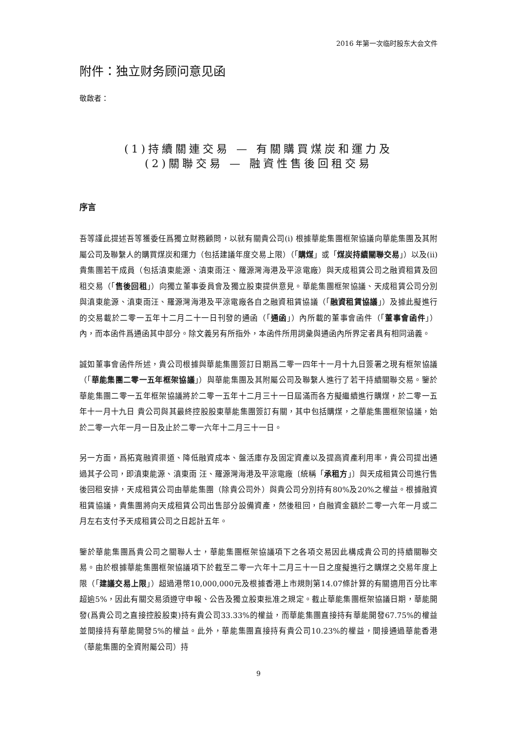2016 年第一次临时股东大会文件
附件：独立财务顾问意见函
敬啟者：
(1)持續關連交易 — 有關購買煤炭和運力及
(2)關聯交易 — 融資性售後回租交易
序言
吾等謹此提述吾等獲委任爲獨立財務顧問，以就有關貴公司(i) 根據華能集團框架協議向華能集團及其附屬公司及聯繫人的購買煤炭和運力（包括建議年度交易上限）（「購煤」或「煤炭持續關聯交易」）以及(ii) 貴集團若干成員（包括滇東能源、滇東雨汪、羅源灣海港及平涼電廠）與天成租賃公司之融資租賃及回租交易（「售後回租」）向獨立董事委員會及獨立股東提供意見。華能集團框架協議、天成租賃公司分別與滇東能源、滇東雨汪、羅源灣海港及平涼電廠各自之融資租賃協議（「融資租賃協議」）及據此擬進行的交易載於二零一五年十二月二十一日刊發的通函（「通函」）內所載的董事會函件（「董事會函件」）內，而本函件爲通函其中部分。除文義另有所指外，本函件所用詞彙與通函內所界定者具有相同涵義。
誠如董事會函件所述，貴公司根據與華能集團簽訂日期爲二零一四年十一月十九日簽署之現有框架協議（「華能集團二零一五年框架協議」）與華能集團及其附屬公司及聯繫人進行了若干持續關聯交易。鑒於華能集團二零一五年框架協議將於二零一五年十二月三十一日屆滿而各方擬繼續進行購煤，於二零一五年十一月十九日 貴公司與其最終控股股東華能集團簽訂有關，其中包括購煤，之華能集團框架協議，始於二零一六年一月一日及止於二零一六年十二月三十一日。
另一方面，爲拓寬融資渠道、降低融資成本、盤活庫存及固定資產以及提高資產利用率，貴公司提出通過其子公司，即滇東能源、滇東雨 汪、羅源灣海港及平涼電廠〔統稱「承租方」〕與天成租賃公司進行售後回租安排，天成租賃公司由華能集團（除貴公司外）與貴公司分別持有80%及20%之權益。根據融資租賃協議，貴集團將向天成租賃公司出售部分設備資產，然後租回，自融資金額於二零一六年一月或二月左右支付予天成租賃公司之日起計五年。
鑒於華能集團爲貴公司之關聯人士，華能集團框架協議項下之各項交易因此構成貴公司的持續關聯交易。由於根據華能集團框架協議項下於截至二零一六年十二月三十一日之度擬進行之購煤之交易年度上限（「建議交易上限」）超過港幣10,000,000元及根據香港上市規則第14.07條計算的有關適用百分比率超逾5%，因此有關交易須遵守申報、公告及獨立股東批准之規定。截止華能集團框架協議日期，華能開發(爲貴公司之直接控股股東)持有貴公司33.33%的權益，而華能集團直接持有華能開發67.75%的權益並間接持有華能開發5%的權益。此外，華能集團直接持有貴公司10.23%的權益，間接通過華能香港（華能集團的全資附屬公司）持
9